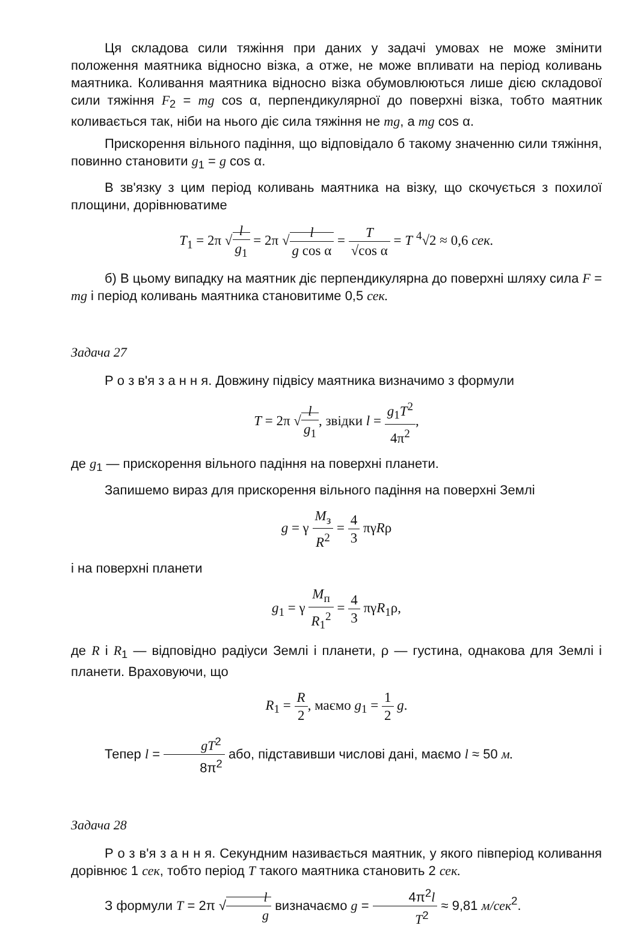Ця складова сили тяжіння при даних у задачі умовах не може змінити положення маятника відносно візка, а отже, не може впливати на період коливань маятника. Коливання маятника відносно візка обумовлюються лише дією складової сили тяжіння F<sub>2</sub> = mg cos α, перпендикулярної до поверхні візка, тобто маятник коливається так, ніби на нього діє сила тяжіння не mg, а mg cos α.
Прискорення вільного падіння, що відповідало б такому значенню сили тяжіння, повинно становити g<sub>1</sub> = g cos α.
В зв'язку з цим період коливань маятника на візку, що скочується з похилої площини, дорівнюватиме
T<sub>1</sub> = 2π √l g<sub>1</sub> = 2π √l g cos α = T √cos α = T <sup>4</sup>√2 ≈ 0,6 сек.
б) В цьому випадку на маятник діє перпендикулярна до поверхні шляху сила F = mg і період коливань маятника становитиме 0,5 сек.
Задача 27
Р о з в'я з а н н я. Довжину підвісу маятника визначимо з формули
T = 2π √l g<sub>1</sub>, звідки l = g<sub>1</sub>T<sup>2</sup> 4π<sup>2</sup>,
де g<sub>1</sub> — прискорення вільного падіння на поверхні планети.
Запишемо вираз для прискорення вільного падіння на поверхні Землі
g = γ M<sub>з</sub> R<sup>2</sup> = 4 3 πγRρ
і на поверхні планети
g<sub>1</sub> = γ M<sub>п</sub> R<sub>1</sub><sup>2</sup> = 4 3 πγR<sub>1</sub>ρ,
де R і R<sub>1</sub> — відповідно радіуси Землі і планети, ρ — густина, однакова для Землі і планети. Враховуючи, що
R<sub>1</sub> = R 2, маємо g<sub>1</sub> = 1 2 g.
Тепер l = gT<sup>2</sup> 8π<sup>2</sup> або, підставивши числові дані, маємо l ≈ 50 м.
Задача 28
Р о з в'я з а н н я. Секундним називається маятник, у якого півперіод коливання дорівнює 1 сек, тобто період T такого маятника становить 2 сек.
З формули T = 2π √l g визначаємо g = 4π<sup>2</sup>l T<sup>2</sup> ≈ 9,81 м/сек<sup>2</sup>.